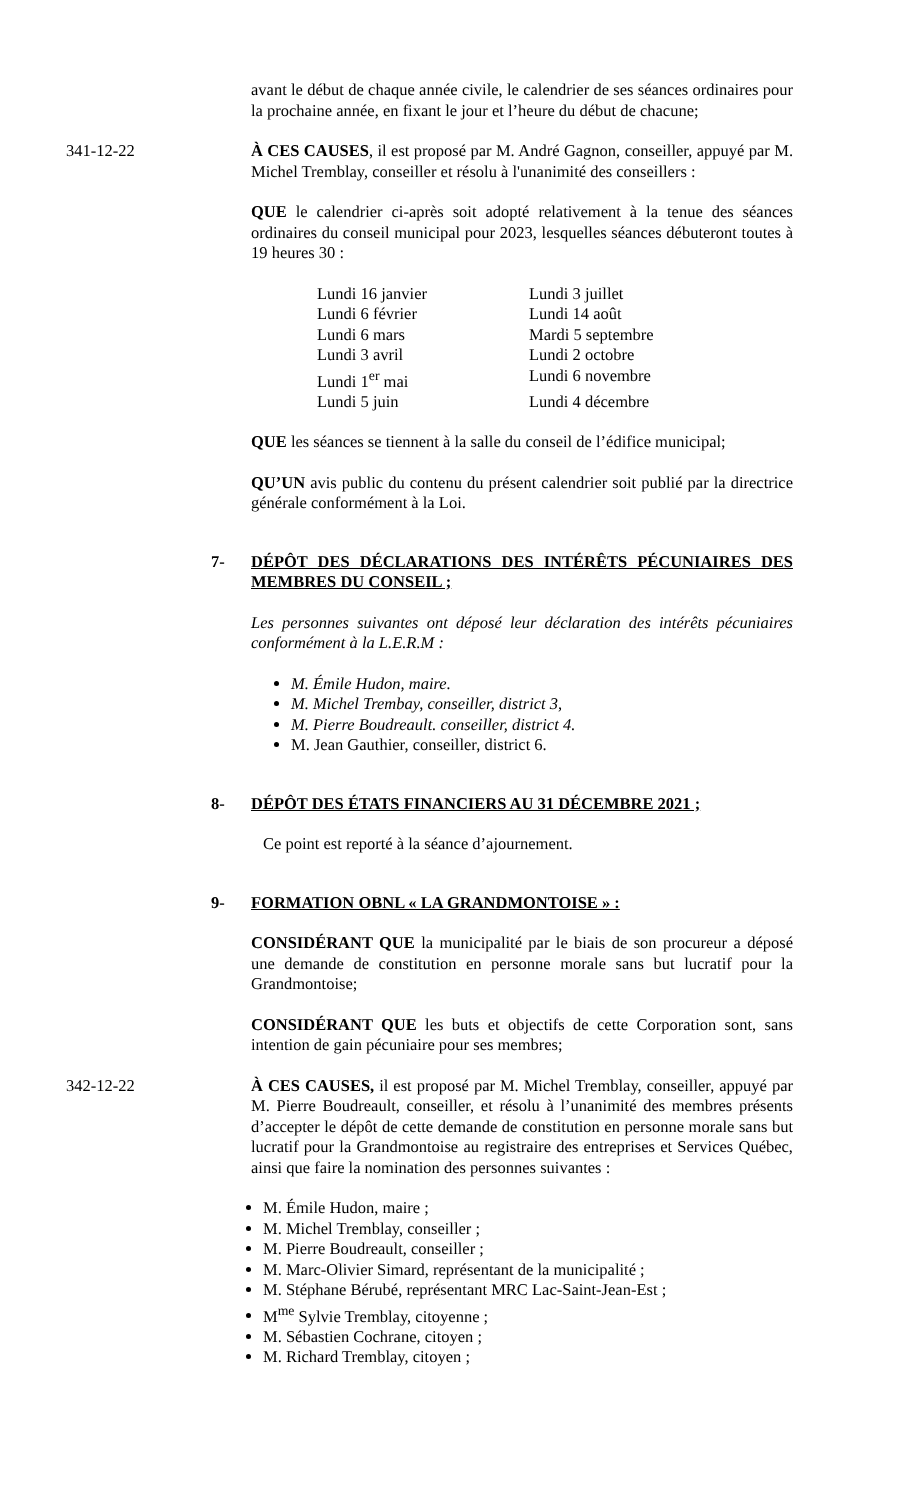avant le début de chaque année civile, le calendrier de ses séances ordinaires pour la prochaine année, en fixant le jour et l’heure du début de chacune;
341-12-22 À CES CAUSES, il est proposé par M. André Gagnon, conseiller, appuyé par M. Michel Tremblay, conseiller et résolu à l'unanimité des conseillers :
QUE le calendrier ci-après soit adopté relativement à la tenue des séances ordinaires du conseil municipal pour 2023, lesquelles séances débuteront toutes à 19 heures 30 :
| Lundi 16 janvier | Lundi 3 juillet |
| Lundi 6 février | Lundi 14 août |
| Lundi 6 mars | Mardi 5 septembre |
| Lundi 3 avril | Lundi 2 octobre |
| Lundi 1<sup>er</sup> mai | Lundi 6 novembre |
| Lundi 5 juin | Lundi 4 décembre |
QUE les séances se tiennent à la salle du conseil de l’édifice municipal;
QU’UN avis public du contenu du présent calendrier soit publié par la directrice générale conformément à la Loi.
7- DÉPÔT DES DÉCLARATIONS DES INTÉRÊTS PÉCUNIAIRES DES MEMBRES DU CONSEIL ;
Les personnes suivantes ont déposé leur déclaration des intérêts pécuniaires conformément à la L.E.R.M :
M. Émile Hudon, maire.
M. Michel Trembay, conseiller, district 3,
M. Pierre Boudreault. conseiller, district 4.
M. Jean Gauthier, conseiller, district 6.
8- DÉPÔT DES ÉTATS FINANCIERS AU 31 DÉCEMBRE 2021 ;
Ce point est reporté à la séance d’ajournement.
9- FORMATION OBNL « LA GRANDMONTOISE » :
CONSIDÉRANT QUE la municipalité par le biais de son procureur a déposé une demande de constitution en personne morale sans but lucratif pour la Grandmontoise;
CONSIDÉRANT QUE les buts et objectifs de cette Corporation sont, sans intention de gain pécuniaire pour ses membres;
342-12-22 À CES CAUSES, il est proposé par M. Michel Tremblay, conseiller, appuyé par M. Pierre Boudreault, conseiller, et résolu à l’unanimité des membres présents d’accepter le dépôt de cette demande de constitution en personne morale sans but lucratif pour la Grandmontoise au registraire des entreprises et Services Québec, ainsi que faire la nomination des personnes suivantes :
M. Émile Hudon, maire ;
M. Michel Tremblay, conseiller ;
M. Pierre Boudreault, conseiller ;
M. Marc-Olivier Simard, représentant de la municipalité ;
M. Stéphane Bérubé, représentant MRC Lac-Saint-Jean-Est ;
M<sup>me</sup> Sylvie Tremblay, citoyenne ;
M. Sébastien Cochrane, citoyen ;
M. Richard Tremblay, citoyen ;